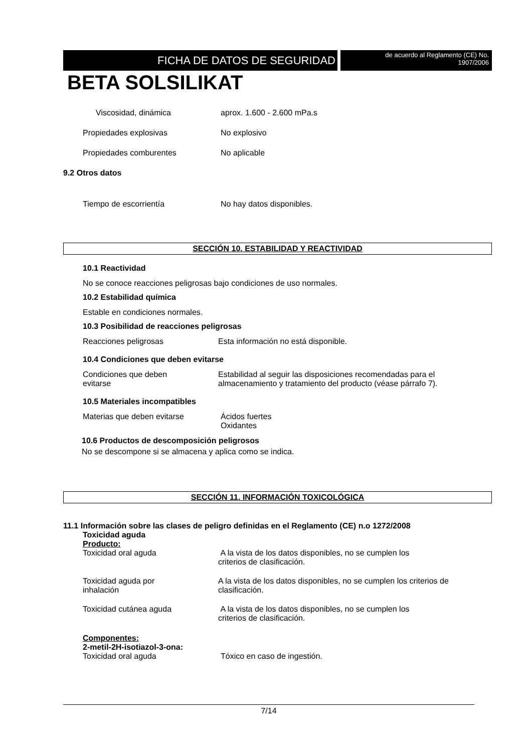FICHA DE DATOS DE SEGURIDAD
de acuerdo al Reglamento (CE) No.
1907/2006
BETA SOLSILIKAT
Viscosidad, dinámica aprox. 1.600 - 2.600 mPa.s
Propiedades explosivas No explosivo
Propiedades comburentes No aplicable
9.2 Otros datos
Tiempo de escorrientía No hay datos disponibles.
SECCIÓN 10. ESTABILIDAD Y REACTIVIDAD
10.1 Reactividad
No se conoce reacciones peligrosas bajo condiciones de uso normales.
10.2 Estabilidad química
Estable en condiciones normales.
10.3 Posibilidad de reacciones peligrosas
Reacciones peligrosas Esta información no está disponible.
10.4 Condiciones que deben evitarse
Condiciones que deben
evitarse
Estabilidad al seguir las disposiciones recomendadas para el almacenamiento y tratamiento del producto (véase párrafo 7).
10.5 Materiales incompatibles
Materias que deben evitarse Ácidos fuertes
Oxidantes
10.6 Productos de descomposición peligrosos
No se descompone si se almacena y aplica como se indica.
SECCIÓN 11. INFORMACIÓN TOXICOLÓGICA
11.1 Información sobre las clases de peligro definidas en el Reglamento (CE) n.o 1272/2008
Toxicidad aguda
Producto:
Toxicidad oral aguda A la vista de los datos disponibles, no se cumplen los
criterios de clasificación.
Toxicidad aguda por
inhalación
A la vista de los datos disponibles, no se cumplen los criterios de clasificación.
Toxicidad cutánea aguda A la vista de los datos disponibles, no se cumplen los
criterios de clasificación.
Componentes:
2-metil-2H-isotiazol-3-ona:
Toxicidad oral aguda Tóxico en caso de ingestión.
7/14